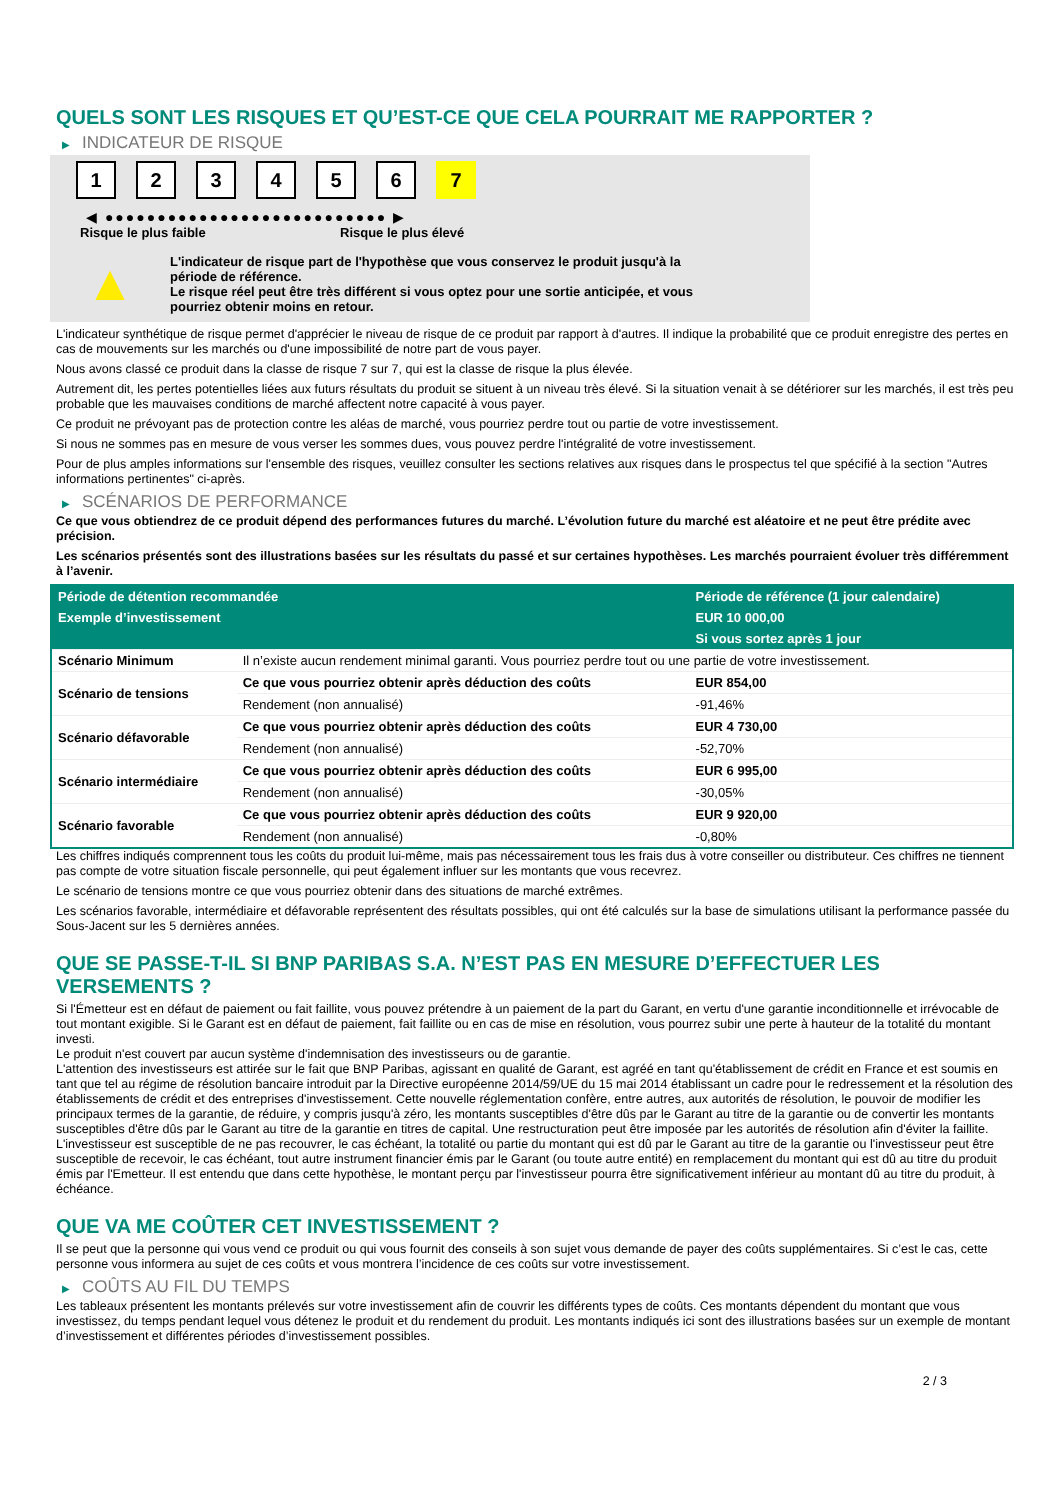QUELS SONT LES RISQUES ET QU’EST-CE QUE CELA POURRAIT ME RAPPORTER ?
▶ INDICATEUR DE RISQUE
1 2 3 4 5 6 7
◀ ●●●●●●●●●●●●●●●●●●●●●●●●●●● ▶
Risque le plus faible Risque le plus élevé
▲
L'indicateur de risque part de l'hypothèse que vous conservez le produit jusqu'à la
période de référence.
Le risque réel peut être très différent si vous optez pour une sortie anticipée, et vous
pourriez obtenir moins en retour.
L'indicateur synthétique de risque permet d'apprécier le niveau de risque de ce produit par rapport à d'autres. Il indique la probabilité que ce produit enregistre des pertes en cas de mouvements sur les marchés ou d'une impossibilité de notre part de vous payer.
Nous avons classé ce produit dans la classe de risque 7 sur 7, qui est la classe de risque la plus élevée.
Autrement dit, les pertes potentielles liées aux futurs résultats du produit se situent à un niveau très élevé. Si la situation venait à se détériorer sur les marchés, il est très peu probable que les mauvaises conditions de marché affectent notre capacité à vous payer.
Ce produit ne prévoyant pas de protection contre les aléas de marché, vous pourriez perdre tout ou partie de votre investissement.
Si nous ne sommes pas en mesure de vous verser les sommes dues, vous pouvez perdre l'intégralité de votre investissement.
Pour de plus amples informations sur l'ensemble des risques, veuillez consulter les sections relatives aux risques dans le prospectus tel que spécifié à la section "Autres informations pertinentes" ci-après.
▶ SCÉNARIOS DE PERFORMANCE
Ce que vous obtiendrez de ce produit dépend des performances futures du marché. L’évolution future du marché est aléatoire et ne peut être prédite avec précision.
Les scénarios présentés sont des illustrations basées sur les résultats du passé et sur certaines hypothèses. Les marchés pourraient évoluer très différemment à l’avenir.
| Période de détention recommandée | | Période de référence (1 jour calendaire) |
| --- | --- | --- |
| Exemple d’investissement | | EUR 10 000,00 |
| | | Si vous sortez après 1 jour |
| Scénario Minimum | Il n’existe aucun rendement minimal garanti. Vous pourriez perdre tout ou une partie de votre investissement. | |
| Scénario de tensions | Ce que vous pourriez obtenir après déduction des coûts | EUR 854,00 |
| | Rendement (non annualisé) | -91,46% |
| Scénario défavorable | Ce que vous pourriez obtenir après déduction des coûts | EUR 4 730,00 |
| | Rendement (non annualisé) | -52,70% |
| Scénario intermédiaire | Ce que vous pourriez obtenir après déduction des coûts | EUR 6 995,00 |
| | Rendement (non annualisé) | -30,05% |
| Scénario favorable | Ce que vous pourriez obtenir après déduction des coûts | EUR 9 920,00 |
| | Rendement (non annualisé) | -0,80% |
Les chiffres indiqués comprennent tous les coûts du produit lui-même, mais pas nécessairement tous les frais dus à votre conseiller ou distributeur. Ces chiffres ne tiennent pas compte de votre situation fiscale personnelle, qui peut également influer sur les montants que vous recevrez.
Le scénario de tensions montre ce que vous pourriez obtenir dans des situations de marché extrêmes.
Les scénarios favorable, intermédiaire et défavorable représentent des résultats possibles, qui ont été calculés sur la base de simulations utilisant la performance passée du Sous-Jacent sur les 5 dernières années.
QUE SE PASSE-T-IL SI BNP PARIBAS S.A. N’EST PAS EN MESURE D’EFFECTUER LES VERSEMENTS ?
Si l'Émetteur est en défaut de paiement ou fait faillite, vous pouvez prétendre à un paiement de la part du Garant, en vertu d'une garantie inconditionnelle et irrévocable de tout montant exigible. Si le Garant est en défaut de paiement, fait faillite ou en cas de mise en résolution, vous pourrez subir une perte à hauteur de la totalité du montant investi.
Le produit n'est couvert par aucun système d'indemnisation des investisseurs ou de garantie.
L'attention des investisseurs est attirée sur le fait que BNP Paribas, agissant en qualité de Garant, est agréé en tant qu'établissement de crédit en France et est soumis en tant que tel au régime de résolution bancaire introduit par la Directive européenne 2014/59/UE du 15 mai 2014 établissant un cadre pour le redressement et la résolution des établissements de crédit et des entreprises d'investissement. Cette nouvelle réglementation confère, entre autres, aux autorités de résolution, le pouvoir de modifier les principaux termes de la garantie, de réduire, y compris jusqu'à zéro, les montants susceptibles d'être dûs par le Garant au titre de la garantie ou de convertir les montants susceptibles d'être dûs par le Garant au titre de la garantie en titres de capital. Une restructuration peut être imposée par les autorités de résolution afin d'éviter la faillite. L'investisseur est susceptible de ne pas recouvrer, le cas échéant, la totalité ou partie du montant qui est dû par le Garant au titre de la garantie ou l'investisseur peut être susceptible de recevoir, le cas échéant, tout autre instrument financier émis par le Garant (ou toute autre entité) en remplacement du montant qui est dû au titre du produit émis par l'Emetteur. Il est entendu que dans cette hypothèse, le montant perçu par l'investisseur pourra être significativement inférieur au montant dû au titre du produit, à échéance.
QUE VA ME COÛTER CET INVESTISSEMENT ?
Il se peut que la personne qui vous vend ce produit ou qui vous fournit des conseils à son sujet vous demande de payer des coûts supplémentaires. Si c’est le cas, cette personne vous informera au sujet de ces coûts et vous montrera l’incidence de ces coûts sur votre investissement.
▶ COÛTS AU FIL DU TEMPS
Les tableaux présentent les montants prélevés sur votre investissement afin de couvrir les différents types de coûts. Ces montants dépendent du montant que vous investissez, du temps pendant lequel vous détenez le produit et du rendement du produit. Les montants indiqués ici sont des illustrations basées sur un exemple de montant d’investissement et différentes périodes d’investissement possibles.
2 / 3